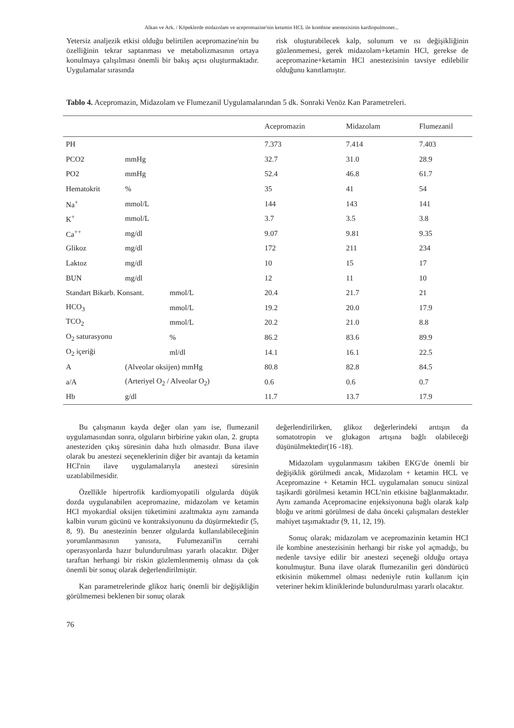Alkan ve Ark. / Köpeklerde midazolam ve acepromazine'nin ketamin HCL ile kombine anestezisinin kardiopulmoner...
Yetersiz analjezik etkisi olduğu belirtilen acepromazine'nin bu özelliğinin tekrar saptanması ve metabolizmasının ortaya konulmaya çalışılması önemli bir bakış açısı oluşturmaktadır. Uygulamalar sırasında
risk oluşturabilecek kalp, solunum ve ısı değişikliğinin gözlenmemesi, gerek midazolam+ketamin HCl, gerekse de acepromazine+ketamin HCl anestezisinin tavsiye edilebilir olduğunu kanıtlamıştır.
Tablo 4. Acepromazin, Midazolam ve Flumezanil Uygulamalarından 5 dk. Sonraki Venöz Kan Parametreleri.
| | | | Acepromazin | Midazolam | Flumezanil |
| --- | --- | --- | --- | --- | --- |
| PH | | | 7.373 | 7.414 | 7.403 |
| PCO2 | mmHg | | 32.7 | 31.0 | 28.9 |
| PO2 | mmHg | | 52.4 | 46.8 | 61.7 |
| Hematokrit | % | | 35 | 41 | 54 |
| Na<sup>+</sup> | mmol/L | | 144 | 143 | 141 |
| K<sup>+</sup> | mmol/L | | 3.7 | 3.5 | 3.8 |
| Ca<sup>++</sup> | mg/dl | | 9.07 | 9.81 | 9.35 |
| Glikoz | mg/dl | | 172 | 211 | 234 |
| Laktoz | mg/dl | | 10 | 15 | 17 |
| BUN | mg/dl | | 12 | 11 | 10 |
| Standart Bikarb. Konsant. | | mmol/L | 20.4 | 21.7 | 21 |
| HCO<sub>3</sub> | | mmol/L | 19.2 | 20.0 | 17.9 |
| TCO<sub>2</sub> | | mmol/L | 20.2 | 21.0 | 8.8 |
| O<sub>2</sub> saturasyonu | | % | 86.2 | 83.6 | 89.9 |
| O<sub>2</sub> içeriği | | ml/dl | 14.1 | 16.1 | 22.5 |
| A | (Alveolar oksijen) mmHg | | 80.8 | 82.8 | 84.5 |
| a/A | (Arteriyel O<sub>2</sub> / Alveolar O<sub>2</sub>) | | 0.6 | 0.6 | 0.7 |
| Hb | g/dl | | 11.7 | 13.7 | 17.9 |
Bu çalışmanın kayda değer olan yanı ise, flumezanil uygulamasından sonra, olguların birbirine yakın olan, 2. grupta anesteziden çıkış süresinin daha hızlı olmasıdır. Buna ilave olarak bu anestezi seçeneklerinin diğer bir avantajı da ketamin HCl'nin ilave uygulamalarıyla anestezi süresinin uzatılabilmesidir.
Özellikle hipertrofik kardiomyopatili olgularda düşük dozda uygulanabilen acepromazine, midazolam ve ketamin HCl myokardial oksijen tüketimini azaltmakta aynı zamanda kalbin vurum gücünü ve kontraksiyonunu da düşürmektedir (5, 8, 9). Bu anestezinin benzer olgularda kullanılabileceğinin yorumlanmasının yanısıra, Fulumezanil'in cerrahi operasyonlarda hazır bulundurulması yararlı olacaktır. Diğer taraftan herhangi bir riskin gözlemlenmemiş olması da çok önemli bir sonuç olarak değerlendirilmiştir.
Kan parametrelerinde glikoz hariç önemli bir değişikliğin görülmemesi beklenen bir sonuç olarak
değerlendirilirken, glikoz değerlerindeki arıtışın da somatotropin ve glukagon artışına bağlı olabileceği düşünülmektedir(16 -18).
Midazolam uygulanmasını takiben EKG'de önemli bir değişiklik görülmedi ancak, Midazolam + ketamin HCL ve Acepromazine + Ketamin HCL uygulamaları sonucu sinüzal taşikardi görülmesi ketamin HCL'nin etkisine bağlanmaktadır. Aynı zamanda Acepromacine enjeksiyonuna bağlı olarak kalp bloğu ve aritmi görülmesi de daha önceki çalışmaları destekler mahiyet taşımaktadır (9, 11, 12, 19).
Sonuç olarak; midazolam ve acepromazinin ketamin HCI ile kombine anestezisinin herhangi bir riske yol açmadığı, bu nedenle tavsiye edilir bir anestezi seçeneği olduğu ortaya konulmuştur. Buna ilave olarak flumezanilin geri döndürücü etkisinin mükemmel olması nedeniyle rutin kullanım için veteriner hekim kliniklerinde bulundurulması yararlı olacaktır.
76